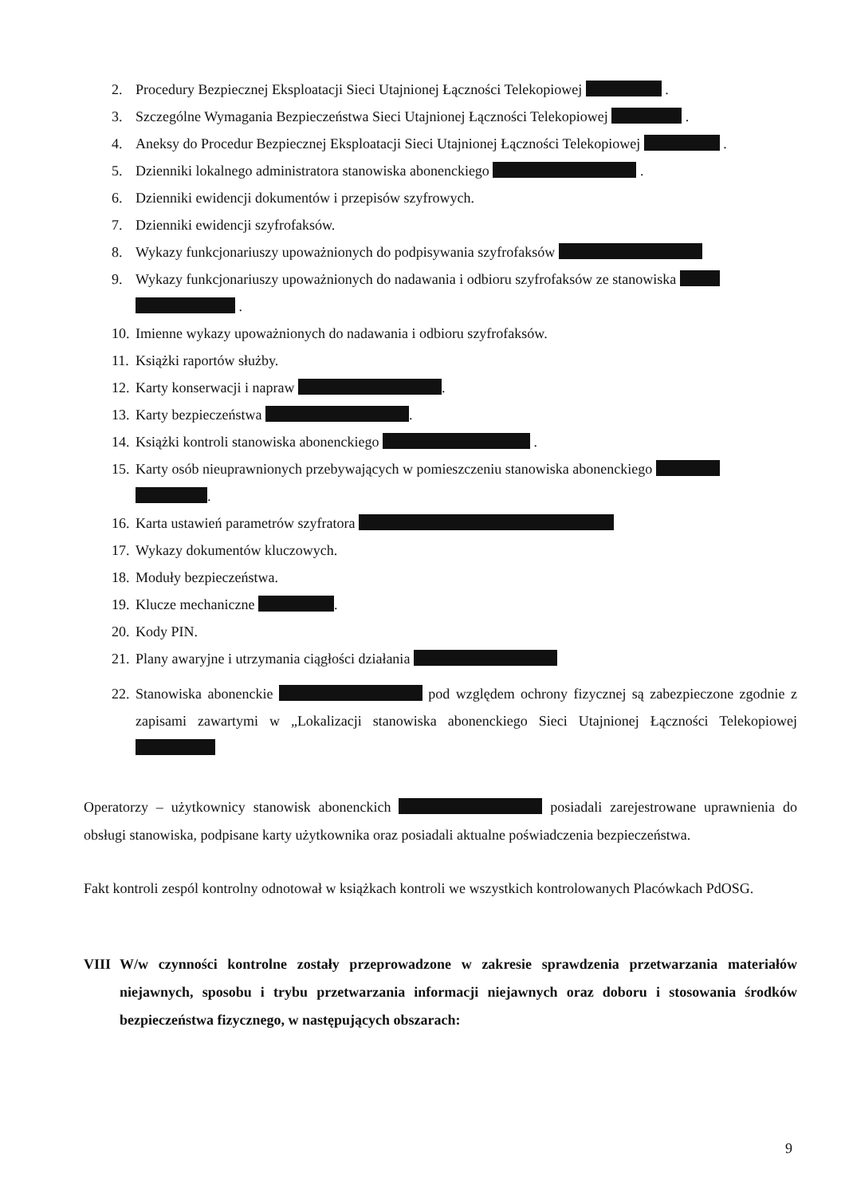2. Procedury Bezpiecznej Eksploatacji Sieci Utajnionej Łączności Telekopiowej .
3. Szczególne Wymagania Bezpieczeństwa Sieci Utajnionej Łączności Telekopiowej .
4. Aneksy do Procedur Bezpiecznej Eksploatacji Sieci Utajnionej Łączności Telekopiowej .
5. Dzienniki lokalnego administratora stanowiska abonenckiego .
6. Dzienniki ewidencji dokumentów i przepisów szyfrowych.
7. Dzienniki ewidencji szyfrofaksów.
8. Wykazy funkcjonariuszy upoważnionych do podpisywania szyfrofaksów
9. Wykazy funkcjonariuszy upoważnionych do nadawania i odbioru szyfrofaksów ze stanowiska
.
10. Imienne wykazy upoważnionych do nadawania i odbioru szyfrofaksów.
11. Książki raportów służby.
12. Karty konserwacji i napraw .
13. Karty bezpieczeństwa .
14. Książki kontroli stanowiska abonenckiego .
15. Karty osób nieuprawnionych przebywających w pomieszczeniu stanowiska abonenckiego
.
16. Karta ustawień parametrów szyfratora
17. Wykazy dokumentów kluczowych.
18. Moduły bezpieczeństwa.
19. Klucze mechaniczne .
20. Kody PIN.
21. Plany awaryjne i utrzymania ciągłości działania
22. Stanowiska abonenckie pod względem ochrony fizycznej są zabezpieczone zgodnie z zapisami zawartymi w „Lokalizacji stanowiska abonenckiego Sieci Utajnionej Łączności Telekopiowej
Operatorzy – użytkownicy stanowisk abonenckich posiadali zarejestrowane uprawnienia do obsługi stanowiska, podpisane karty użytkownika oraz posiadali aktualne poświadczenia bezpieczeństwa.
Fakt kontroli zespól kontrolny odnotował w książkach kontroli we wszystkich kontrolowanych Placówkach PdOSG.
VIII W/w czynności kontrolne zostały przeprowadzone w zakresie sprawdzenia przetwarzania materiałów niejawnych, sposobu i trybu przetwarzania informacji niejawnych oraz doboru i stosowania środków bezpieczeństwa fizycznego, w następujących obszarach:
9